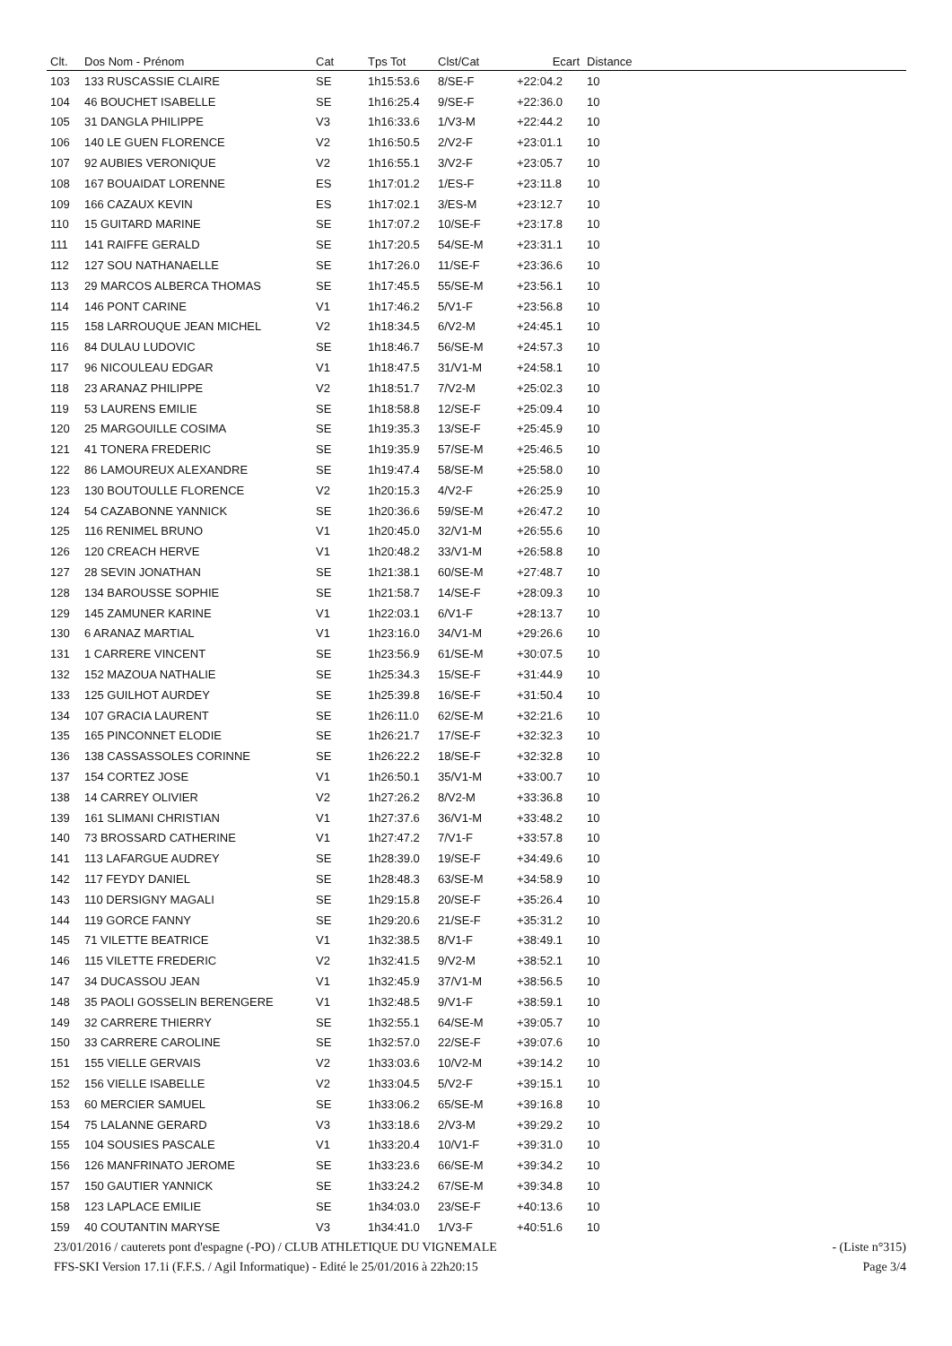| Clt. | Dos Nom - Prénom | Cat | Tps Tot | Clst/Cat | Ecart | Distance |
| --- | --- | --- | --- | --- | --- | --- |
| 103 | 133 RUSCASSIE CLAIRE | SE | 1h15:53.6 | 8/SE-F | +22:04.2 | 10 |
| 104 | 46 BOUCHET ISABELLE | SE | 1h16:25.4 | 9/SE-F | +22:36.0 | 10 |
| 105 | 31 DANGLA PHILIPPE | V3 | 1h16:33.6 | 1/V3-M | +22:44.2 | 10 |
| 106 | 140 LE GUEN FLORENCE | V2 | 1h16:50.5 | 2/V2-F | +23:01.1 | 10 |
| 107 | 92 AUBIES VERONIQUE | V2 | 1h16:55.1 | 3/V2-F | +23:05.7 | 10 |
| 108 | 167 BOUAIDAT LORENNE | ES | 1h17:01.2 | 1/ES-F | +23:11.8 | 10 |
| 109 | 166 CAZAUX KEVIN | ES | 1h17:02.1 | 3/ES-M | +23:12.7 | 10 |
| 110 | 15 GUITARD MARINE | SE | 1h17:07.2 | 10/SE-F | +23:17.8 | 10 |
| 111 | 141 RAIFFE GERALD | SE | 1h17:20.5 | 54/SE-M | +23:31.1 | 10 |
| 112 | 127 SOU NATHANAELLE | SE | 1h17:26.0 | 11/SE-F | +23:36.6 | 10 |
| 113 | 29 MARCOS ALBERCA THOMAS | SE | 1h17:45.5 | 55/SE-M | +23:56.1 | 10 |
| 114 | 146 PONT CARINE | V1 | 1h17:46.2 | 5/V1-F | +23:56.8 | 10 |
| 115 | 158 LARROUQUE JEAN MICHEL | V2 | 1h18:34.5 | 6/V2-M | +24:45.1 | 10 |
| 116 | 84 DULAU LUDOVIC | SE | 1h18:46.7 | 56/SE-M | +24:57.3 | 10 |
| 117 | 96 NICOULEAU EDGAR | V1 | 1h18:47.5 | 31/V1-M | +24:58.1 | 10 |
| 118 | 23 ARANAZ PHILIPPE | V2 | 1h18:51.7 | 7/V2-M | +25:02.3 | 10 |
| 119 | 53 LAURENS EMILIE | SE | 1h18:58.8 | 12/SE-F | +25:09.4 | 10 |
| 120 | 25 MARGOUILLE COSIMA | SE | 1h19:35.3 | 13/SE-F | +25:45.9 | 10 |
| 121 | 41 TONERA FREDERIC | SE | 1h19:35.9 | 57/SE-M | +25:46.5 | 10 |
| 122 | 86 LAMOUREUX ALEXANDRE | SE | 1h19:47.4 | 58/SE-M | +25:58.0 | 10 |
| 123 | 130 BOUTOULLE FLORENCE | V2 | 1h20:15.3 | 4/V2-F | +26:25.9 | 10 |
| 124 | 54 CAZABONNE YANNICK | SE | 1h20:36.6 | 59/SE-M | +26:47.2 | 10 |
| 125 | 116 RENIMEL BRUNO | V1 | 1h20:45.0 | 32/V1-M | +26:55.6 | 10 |
| 126 | 120 CREACH HERVE | V1 | 1h20:48.2 | 33/V1-M | +26:58.8 | 10 |
| 127 | 28 SEVIN JONATHAN | SE | 1h21:38.1 | 60/SE-M | +27:48.7 | 10 |
| 128 | 134 BAROUSSE SOPHIE | SE | 1h21:58.7 | 14/SE-F | +28:09.3 | 10 |
| 129 | 145 ZAMUNER KARINE | V1 | 1h22:03.1 | 6/V1-F | +28:13.7 | 10 |
| 130 | 6 ARANAZ MARTIAL | V1 | 1h23:16.0 | 34/V1-M | +29:26.6 | 10 |
| 131 | 1 CARRERE VINCENT | SE | 1h23:56.9 | 61/SE-M | +30:07.5 | 10 |
| 132 | 152 MAZOUA NATHALIE | SE | 1h25:34.3 | 15/SE-F | +31:44.9 | 10 |
| 133 | 125 GUILHOT AURDEY | SE | 1h25:39.8 | 16/SE-F | +31:50.4 | 10 |
| 134 | 107 GRACIA LAURENT | SE | 1h26:11.0 | 62/SE-M | +32:21.6 | 10 |
| 135 | 165 PINCONNET ELODIE | SE | 1h26:21.7 | 17/SE-F | +32:32.3 | 10 |
| 136 | 138 CASSASSOLES CORINNE | SE | 1h26:22.2 | 18/SE-F | +32:32.8 | 10 |
| 137 | 154 CORTEZ JOSE | V1 | 1h26:50.1 | 35/V1-M | +33:00.7 | 10 |
| 138 | 14 CARREY OLIVIER | V2 | 1h27:26.2 | 8/V2-M | +33:36.8 | 10 |
| 139 | 161 SLIMANI CHRISTIAN | V1 | 1h27:37.6 | 36/V1-M | +33:48.2 | 10 |
| 140 | 73 BROSSARD CATHERINE | V1 | 1h27:47.2 | 7/V1-F | +33:57.8 | 10 |
| 141 | 113 LAFARGUE AUDREY | SE | 1h28:39.0 | 19/SE-F | +34:49.6 | 10 |
| 142 | 117 FEYDY DANIEL | SE | 1h28:48.3 | 63/SE-M | +34:58.9 | 10 |
| 143 | 110 DERSIGNY MAGALI | SE | 1h29:15.8 | 20/SE-F | +35:26.4 | 10 |
| 144 | 119 GORCE FANNY | SE | 1h29:20.6 | 21/SE-F | +35:31.2 | 10 |
| 145 | 71 VILETTE BEATRICE | V1 | 1h32:38.5 | 8/V1-F | +38:49.1 | 10 |
| 146 | 115 VILETTE FREDERIC | V2 | 1h32:41.5 | 9/V2-M | +38:52.1 | 10 |
| 147 | 34 DUCASSOU JEAN | V1 | 1h32:45.9 | 37/V1-M | +38:56.5 | 10 |
| 148 | 35 PAOLI GOSSELIN BERENGERE | V1 | 1h32:48.5 | 9/V1-F | +38:59.1 | 10 |
| 149 | 32 CARRERE THIERRY | SE | 1h32:55.1 | 64/SE-M | +39:05.7 | 10 |
| 150 | 33 CARRERE CAROLINE | SE | 1h32:57.0 | 22/SE-F | +39:07.6 | 10 |
| 151 | 155 VIELLE GERVAIS | V2 | 1h33:03.6 | 10/V2-M | +39:14.2 | 10 |
| 152 | 156 VIELLE ISABELLE | V2 | 1h33:04.5 | 5/V2-F | +39:15.1 | 10 |
| 153 | 60 MERCIER SAMUEL | SE | 1h33:06.2 | 65/SE-M | +39:16.8 | 10 |
| 154 | 75 LALANNE GERARD | V3 | 1h33:18.6 | 2/V3-M | +39:29.2 | 10 |
| 155 | 104 SOUSIES PASCALE | V1 | 1h33:20.4 | 10/V1-F | +39:31.0 | 10 |
| 156 | 126 MANFRINATO JEROME | SE | 1h33:23.6 | 66/SE-M | +39:34.2 | 10 |
| 157 | 150 GAUTIER YANNICK | SE | 1h33:24.2 | 67/SE-M | +39:34.8 | 10 |
| 158 | 123 LAPLACE EMILIE | SE | 1h34:03.0 | 23/SE-F | +40:13.6 | 10 |
| 159 | 40 COUTANTIN MARYSE | V3 | 1h34:41.0 | 1/V3-F | +40:51.6 | 10 |
23/01/2016 / cauterets pont d'espagne (-PO) / CLUB ATHLETIQUE DU VIGNEMALE - (Liste n°315)
FFS-SKI Version 17.1i (F.F.S. / Agil Informatique) - Edité le 25/01/2016 à 22h20:15 Page 3/4